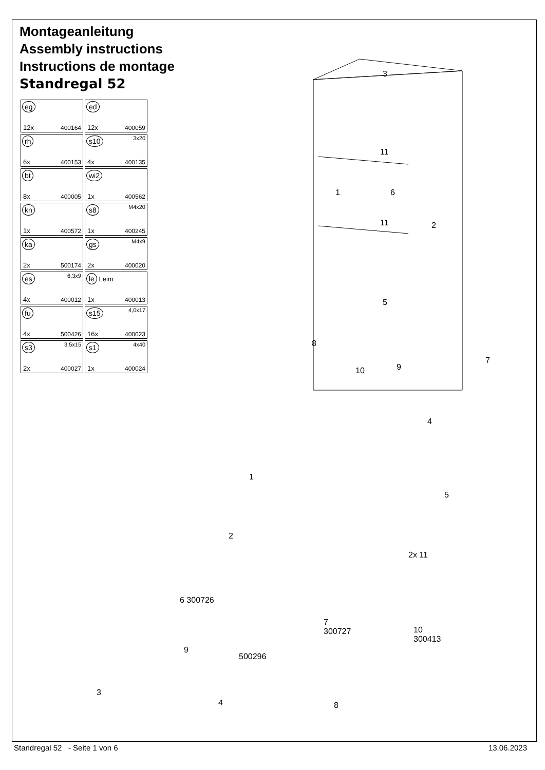Montageanleitung
Assembly instructions
Instructions de montage
Standregal 52
| eg 12x 400164 | ed 12x 400059 |
| rh 6x 400153 | s10 3x20 4x 400135 |
| bt 8x 400005 | wi2 1x 400562 |
| kn 1x 400572 | s8 M4x20 1x 400245 |
| ka 2x 500174 | gs M4x9 2x 400020 |
| es 6,3x9 4x 400012 | le Leim 1x 400013 |
| fu 4x 500426 | s15 4,0x17 16x 400023 |
| s3 3,5x15 2x 400027 | s1 4x40 1x 400024 |
3
11
1 6
11 2
5
8
7
9
10
4
1
5
2
2x 11
6 300726
7
300727
10
300413
9
500296
3
4 8
Standregal 52 - Seite 1 von 6
13.06.2023